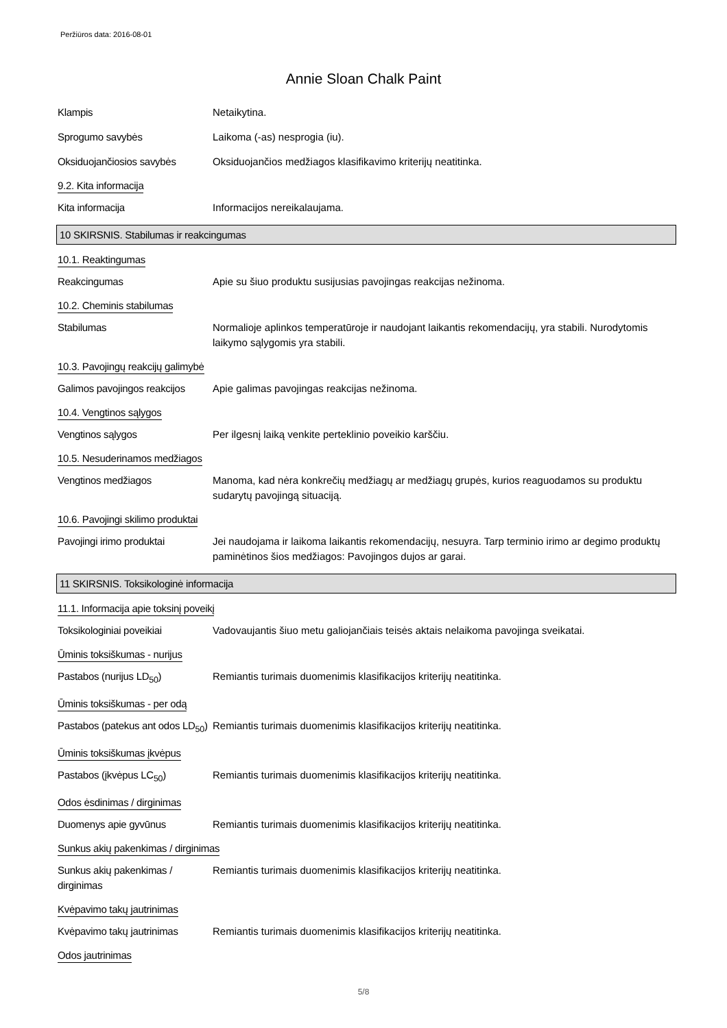Peržiūros data: 2016-08-01
Annie Sloan Chalk Paint
Klampis Netaikytina.
Sprogumo savybės Laikoma (-as) nesprogia (iu).
Oksiduojančiosios savybės Oksiduojančios medžiagos klasifikavimo kriterijų neatitinka.
9.2. Kita informacija
Kita informacija Informacijos nereikalaujama.
10 SKIRSNIS. Stabilumas ir reakcingumas
10.1. Reaktingumas
Reakcingumas Apie su šiuo produktu susijusias pavojingas reakcijas nežinoma.
10.2. Cheminis stabilumas
Stabilumas Normalioje aplinkos temperatūroje ir naudojant laikantis rekomendacijų, yra stabili. Nurodytomis laikymo sąlygomis yra stabili.
10.3. Pavojingų reakcijų galimybė
Galimos pavojingos reakcijos
Apie galimas pavojingas reakcijas nežinoma.
10.4. Vengtinos sąlygos
Vengtinos sąlygos Per ilgesnį laiką venkite perteklinio poveikio karščiu.
10.5. Nesuderinamos medžiagos
Vengtinos medžiagos Manoma, kad nėra konkrečių medžiagų ar medžiagų grupės, kurios reaguodamos su produktu sudarytų pavojingą situaciją.
10.6. Pavojingi skilimo produktai
Pavojingi irimo produktai Jei naudojama ir laikoma laikantis rekomendacijų, nesuyra. Tarp terminio irimo ar degimo produktų paminėtinos šios medžiagos: Pavojingos dujos ar garai.
11 SKIRSNIS. Toksikologinė informacija
11.1. Informacija apie toksinį poveikį
Toksikologiniai poveikiai Vadovaujantis šiuo metu galiojančiais teisės aktais nelaikoma pavojinga sveikatai.
Ūminis toksiškumas - nurijus
Pastabos (nurijus LD<sub>50</sub>) Remiantis turimais duomenimis klasifikacijos kriterijų neatitinka.
Ūminis toksiškumas - per odą
Pastabos (patekus ant odos LD<sub>50</sub>)
Remiantis turimais duomenimis klasifikacijos kriterijų neatitinka.
Ūminis toksiškumas įkvėpus
Pastabos (įkvėpus LC<sub>50</sub>) Remiantis turimais duomenimis klasifikacijos kriterijų neatitinka.
Odos ėsdinimas / dirginimas
Duomenys apie gyvūnus Remiantis turimais duomenimis klasifikacijos kriterijų neatitinka.
Sunkus akių pakenkimas / dirginimas
Sunkus akių pakenkimas / dirginimas
Remiantis turimais duomenimis klasifikacijos kriterijų neatitinka.
Kvėpavimo takų jautrinimas
Kvėpavimo takų jautrinimas
Remiantis turimais duomenimis klasifikacijos kriterijų neatitinka.
Odos jautrinimas
5/8